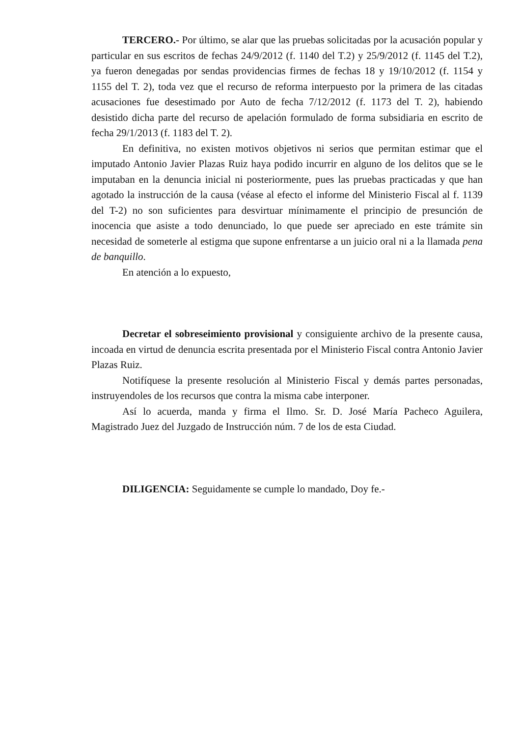TERCERO.- Por último, se alar que las pruebas solicitadas por la acusación popular y particular en sus escritos de fechas 24/9/2012 (f. 1140 del T.2) y 25/9/2012 (f. 1145 del T.2), ya fueron denegadas por sendas providencias firmes de fechas 18 y 19/10/2012 (f. 1154 y 1155 del T. 2), toda vez que el recurso de reforma interpuesto por la primera de las citadas acusaciones fue desestimado por Auto de fecha 7/12/2012 (f. 1173 del T. 2), habiendo desistido dicha parte del recurso de apelación formulado de forma subsidiaria en escrito de fecha 29/1/2013 (f. 1183 del T. 2).
En definitiva, no existen motivos objetivos ni serios que permitan estimar que el imputado Antonio Javier Plazas Ruiz haya podido incurrir en alguno de los delitos que se le imputaban en la denuncia inicial ni posteriormente, pues las pruebas practicadas y que han agotado la instrucción de la causa (véase al efecto el informe del Ministerio Fiscal al f. 1139 del T-2) no son suficientes para desvirtuar mínimamente el principio de presunción de inocencia que asiste a todo denunciado, lo que puede ser apreciado en este trámite sin necesidad de someterle al estigma que supone enfrentarse a un juicio oral ni a la llamada pena de banquillo.
En atención a lo expuesto,
Decretar el sobreseimiento provisional y consiguiente archivo de la presente causa, incoada en virtud de denuncia escrita presentada por el Ministerio Fiscal contra Antonio Javier Plazas Ruiz.
Notifíquese la presente resolución al Ministerio Fiscal y demás partes personadas, instruyendoles de los recursos que contra la misma cabe interponer.
Así lo acuerda, manda y firma el Ilmo. Sr. D. José María Pacheco Aguilera, Magistrado Juez del Juzgado de Instrucción núm. 7 de los de esta Ciudad.
DILIGENCIA: Seguidamente se cumple lo mandado, Doy fe.-